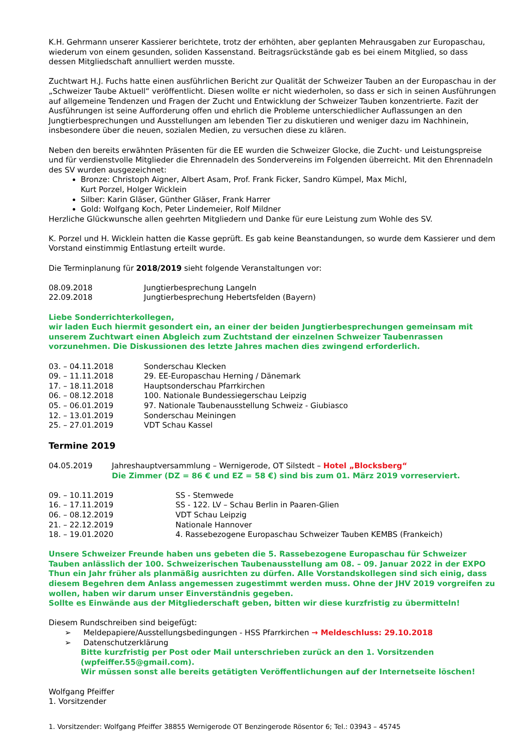K.H. Gehrmann unserer Kassierer berichtete, trotz der erhöhten, aber geplanten Mehrausgaben zur Europaschau, wiederum von einem gesunden, soliden Kassenstand. Beitragsrückstände gab es bei einem Mitglied, so dass dessen Mitgliedschaft annulliert werden musste.
Zuchtwart H.J. Fuchs hatte einen ausführlichen Bericht zur Qualität der Schweizer Tauben an der Europaschau in der „Schweizer Taube Aktuell“ veröffentlicht. Diesen wollte er nicht wiederholen, so dass er sich in seinen Ausführungen auf allgemeine Tendenzen und Fragen der Zucht und Entwicklung der Schweizer Tauben konzentrierte. Fazit der Ausführungen ist seine Aufforderung offen und ehrlich die Probleme unterschiedlicher Auflassungen an den Jungtierbesprechungen und Ausstellungen am lebenden Tier zu diskutieren und weniger dazu im Nachhinein, insbesondere über die neuen, sozialen Medien, zu versuchen diese zu klären.
Neben den bereits erwähnten Präsenten für die EE wurden die Schweizer Glocke, die Zucht- und Leistungspreise und für verdienstvolle Mitglieder die Ehrennadeln des Sondervereins im Folgenden überreicht. Mit den Ehrennadeln des SV wurden ausgezeichnet:
Bronze: Christoph Aigner, Albert Asam, Prof. Frank Ficker, Sandro Kümpel, Max Michl,
Kurt Porzel, Holger Wicklein
Silber: Karin Gläser, Günther Gläser, Frank Harrer
Gold: Wolfgang Koch, Peter Lindemeier, Rolf Mildner
Herzliche Glückwunsche allen geehrten Mitgliedern und Danke für eure Leistung zum Wohle des SV.
K. Porzel und H. Wicklein hatten die Kasse geprüft. Es gab keine Beanstandungen, so wurde dem Kassierer und dem Vorstand einstimmig Entlastung erteilt wurde.
Die Terminplanung für 2018/2019 sieht folgende Veranstaltungen vor:
08.09.2018 Jungtierbesprechung Langeln
22.09.2018 Jungtierbesprechung Hebertsfelden (Bayern)
Liebe Sonderrichterkollegen,
wir laden Euch hiermit gesondert ein, an einer der beiden Jungtierbesprechungen gemeinsam mit unserem Zuchtwart einen Abgleich zum Zuchtstand der einzelnen Schweizer Taubenrassen vorzunehmen. Die Diskussionen des letzte Jahres machen dies zwingend erforderlich.
03. – 04.11.2018 Sonderschau Klecken
09. – 11.11.2018 29. EE-Europaschau Herning / Dänemark
17. – 18.11.2018 Hauptsonderschau Pfarrkirchen
06. – 08.12.2018 100. Nationale Bundessiegerschau Leipzig
05. – 06.01.2019 97. Nationale Taubenausstellung Schweiz - Giubiasco
12. – 13.01.2019 Sonderschau Meiningen
25. – 27.01.2019 VDT Schau Kassel
Termine 2019
04.05.2019 Jahreshauptversammlung – Wernigerode, OT Silstedt – Hotel „Blocksberg“
Die Zimmer (DZ = 86 € und EZ = 58 €) sind bis zum 01. März 2019 vorreserviert.
09. – 10.11.2019 SS - Stemwede
16. – 17.11.2019 SS - 122. LV – Schau Berlin in Paaren-Glien
06. – 08.12.2019 VDT Schau Leipzig
21. – 22.12.2019 Nationale Hannover
18. – 19.01.2020 4. Rassebezogene Europaschau Schweizer Tauben KEMBS (Frankeich)
Unsere Schweizer Freunde haben uns gebeten die 5. Rassebezogene Europaschau für Schweizer Tauben anlässlich der 100. Schweizerischen Taubenausstellung am 08. – 09. Januar 2022 in der EXPO Thun ein Jahr früher als planmäßig ausrichten zu dürfen. Alle Vorstandskollegen sind sich einig, dass diesem Begehren dem Anlass angemessen zugestimmt werden muss. Ohne der JHV 2019 vorgreifen zu wollen, haben wir darum unser Einverständnis gegeben.
Sollte es Einwände aus der Mitgliederschaft geben, bitten wir diese kurzfristig zu übermitteln!
Diesem Rundschreiben sind beigefügt:
➢ Meldepapiere/Ausstellungsbedingungen - HSS Pfarrkirchen → Meldeschluss: 29.10.2018
➢ Datenschutzerklärung
Bitte kurzfristig per Post oder Mail unterschrieben zurück an den 1. Vorsitzenden (wpfeiffer.55@gmail.com).
Wir müssen sonst alle bereits getätigten Veröffentlichungen auf der Internetseite löschen!
Wolfgang Pfeiffer
1. Vorsitzender
1. Vorsitzender: Wolfgang Pfeiffer 38855 Wernigerode OT Benzingerode Rösentor 6; Tel.: 03943 – 45745